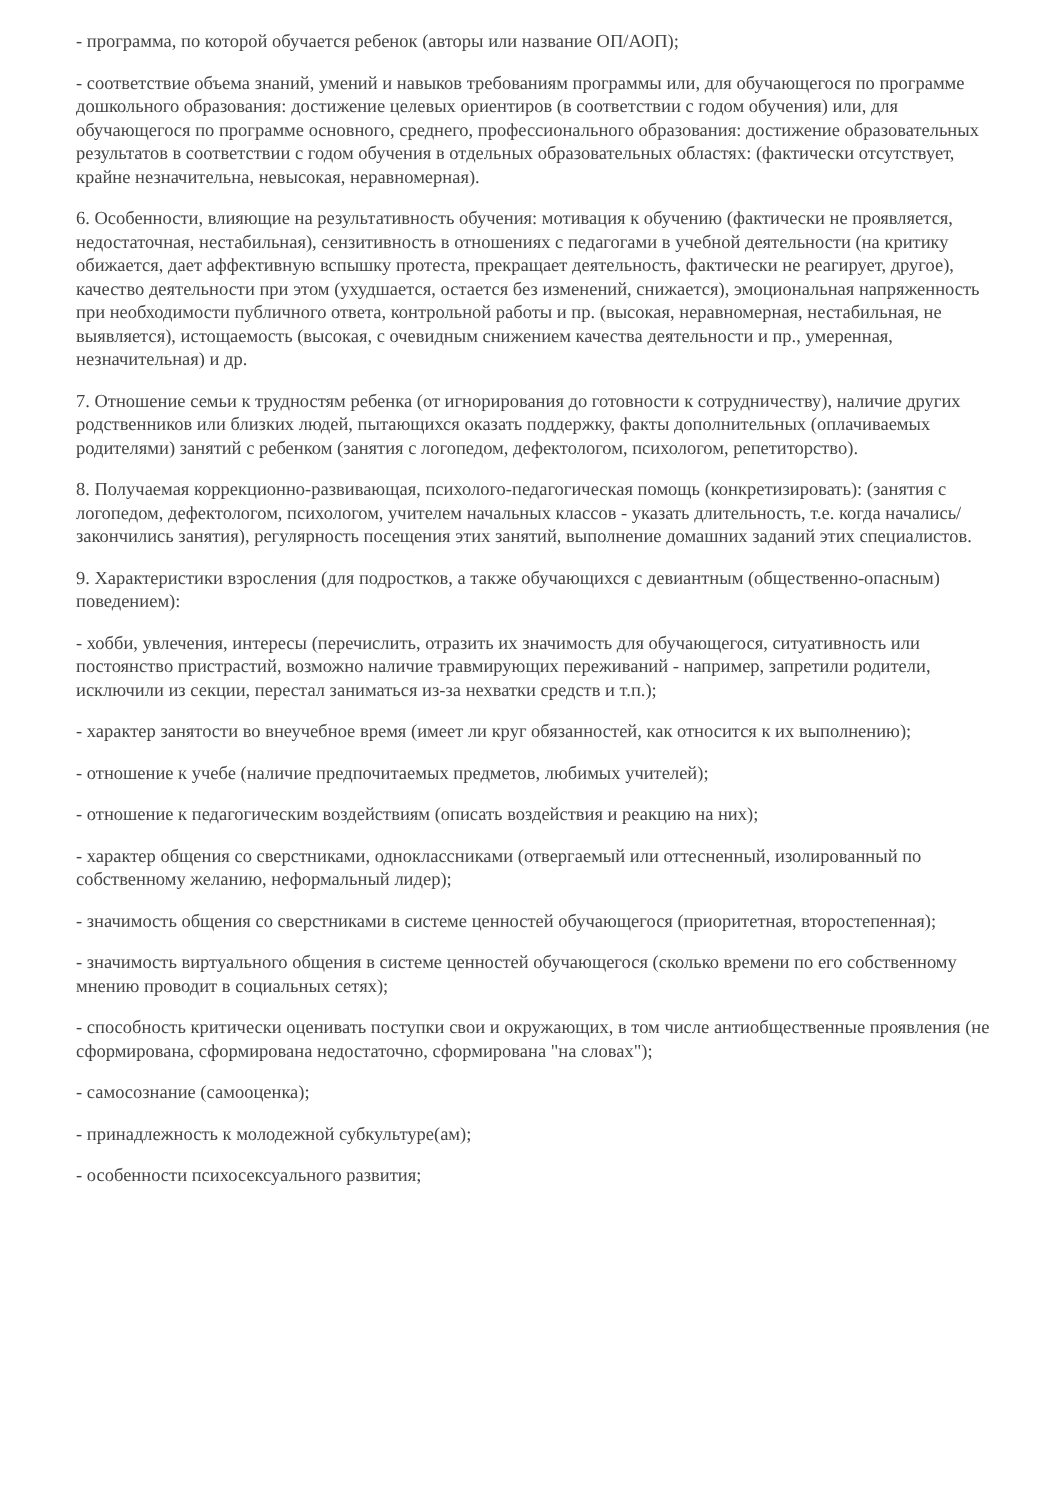- программа, по которой обучается ребенок (авторы или название ОП/АОП);
- соответствие объема знаний, умений и навыков требованиям программы или, для обучающегося по программе дошкольного образования: достижение целевых ориентиров (в соответствии с годом обучения) или, для обучающегося по программе основного, среднего, профессионального образования: достижение образовательных результатов в соответствии с годом обучения в отдельных образовательных областях: (фактически отсутствует, крайне незначительна, невысокая, неравномерная).
6. Особенности, влияющие на результативность обучения: мотивация к обучению (фактически не проявляется, недостаточная, нестабильная), сензитивность в отношениях с педагогами в учебной деятельности (на критику обижается, дает аффективную вспышку протеста, прекращает деятельность, фактически не реагирует, другое), качество деятельности при этом (ухудшается, остается без изменений, снижается), эмоциональная напряженность при необходимости публичного ответа, контрольной работы и пр. (высокая, неравномерная, нестабильная, не выявляется), истощаемость (высокая, с очевидным снижением качества деятельности и пр., умеренная, незначительная) и др.
7. Отношение семьи к трудностям ребенка (от игнорирования до готовности к сотрудничеству), наличие других родственников или близких людей, пытающихся оказать поддержку, факты дополнительных (оплачиваемых родителями) занятий с ребенком (занятия с логопедом, дефектологом, психологом, репетиторство).
8. Получаемая коррекционно-развивающая, психолого-педагогическая помощь (конкретизировать): (занятия с логопедом, дефектологом, психологом, учителем начальных классов - указать длительность, т.е. когда начались/закончились занятия), регулярность посещения этих занятий, выполнение домашних заданий этих специалистов.
9. Характеристики взросления (для подростков, а также обучающихся с девиантным (общественно-опасным) поведением):
- хобби, увлечения, интересы (перечислить, отразить их значимость для обучающегося, ситуативность или постоянство пристрастий, возможно наличие травмирующих переживаний - например, запретили родители, исключили из секции, перестал заниматься из-за нехватки средств и т.п.);
- характер занятости во внеучебное время (имеет ли круг обязанностей, как относится к их выполнению);
- отношение к учебе (наличие предпочитаемых предметов, любимых учителей);
- отношение к педагогическим воздействиям (описать воздействия и реакцию на них);
- характер общения со сверстниками, одноклассниками (отвергаемый или оттесненный, изолированный по собственному желанию, неформальный лидер);
- значимость общения со сверстниками в системе ценностей обучающегося (приоритетная, второстепенная);
- значимость виртуального общения в системе ценностей обучающегося (сколько времени по его собственному мнению проводит в социальных сетях);
- способность критически оценивать поступки свои и окружающих, в том числе антиобщественные проявления (не сформирована, сформирована недостаточно, сформирована "на словах");
- самосознание (самооценка);
- принадлежность к молодежной субкультуре(ам);
- особенности психосексуального развития;